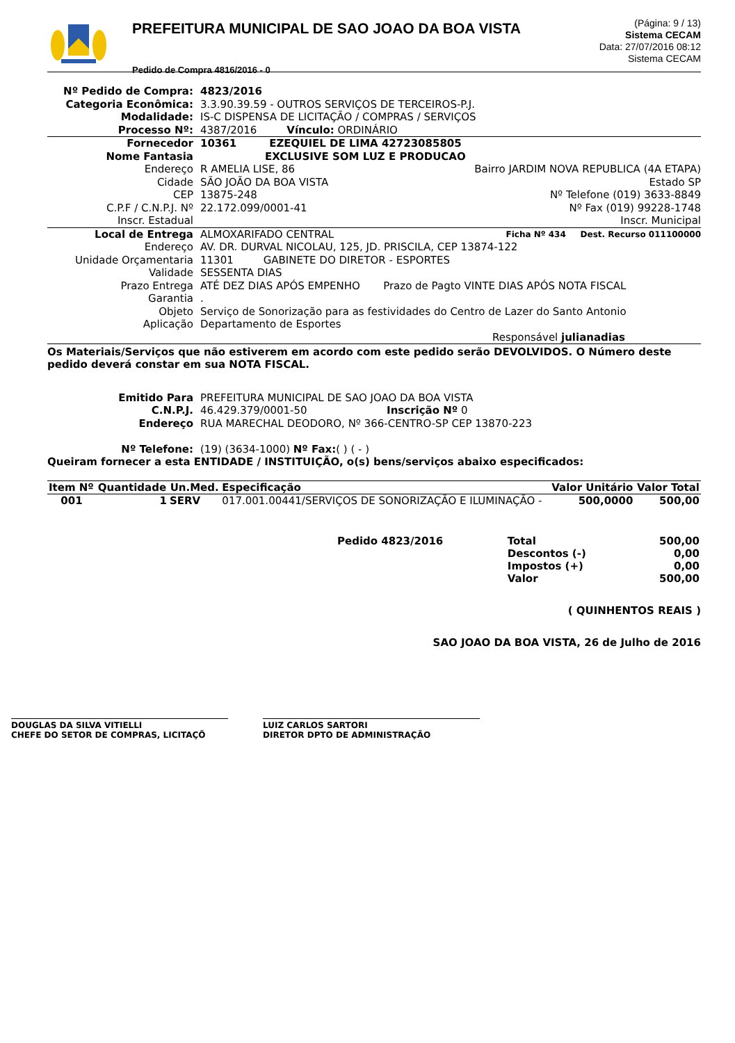PREFEITURA MUNICIPAL DE SAO JOAO DA BOA VISTA
Pedido de Compra 4816/2016 - 0
(Página: 9 / 13)
Sistema CECAM
Data: 27/07/2016 08:12
Sistema CECAM
Nº Pedido de Compra: 4823/2016 Categoria Econômica: 3.3.90.39.59 - OUTROS SERVIÇOS DE TERCEIROS-P.J. Modalidade: IS-C DISPENSA DE LICITAÇÃO / COMPRAS / SERVIÇOS Processo Nº: 4387/2016 Vínculo: ORDINÁRIO
Fornecedor 10361 EZEQUIEL DE LIMA 42723085805 Nome Fantasia EXCLUSIVE SOM LUZ E PRODUCAO Endereço R AMELIA LISE, 86 Bairro JARDIM NOVA REPUBLICA (4A ETAPA) Cidade SÃO JOÃO DA BOA VISTA Estado SP CEP 13875-248 Nº Telefone (019) 3633-8849 C.P.F / C.N.P.J. Nº 22.172.099/0001-41 Nº Fax (019) 99228-1748 Inscr. Estadual Inscr. Municipal
Local de Entrega ALMOXARIFADO CENTRAL Ficha Nº 434 Dest. Recurso 011100000 Endereço AV. DR. DURVAL NICOLAU, 125, JD. PRISCILA, CEP 13874-122 Unidade Orçamentaria 11301 GABINETE DO DIRETOR - ESPORTES Validade SESSENTA DIAS Prazo Entrega ATÉ DEZ DIAS APÓS EMPENHO Prazo de Pagto VINTE DIAS APÓS NOTA FISCAL Garantia. Objeto Serviço de Sonorização para as festividades do Centro de Lazer do Santo Antonio Aplicação Departamento de Esportes
Responsável julianadias
Os Materiais/Serviços que não estiverem em acordo com este pedido serão DEVOLVIDOS. O Número deste pedido deverá constar em sua NOTA FISCAL.
Emitido Para PREFEITURA MUNICIPAL DE SAO JOAO DA BOA VISTA C.N.P.J. 46.429.379/0001-50 Inscrição Nº 0 Endereço RUA MARECHAL DEODORO, Nº 366-CENTRO-SP CEP 13870-223 Nº Telefone: (19) (3634-1000) Nº Fax:( ) ( - )
Queiram fornecer a esta ENTIDADE / INSTITUIÇÃO, o(s) bens/serviços abaixo especificados:
| Item Nº | Quantidade | Un.Med. | Especificação | Valor Unitário | Valor Total |
| --- | --- | --- | --- | --- | --- |
| 001 | 1 | SERV | 017.001.00441/SERVIÇOS DE SONORIZAÇÃO E ILUMINAÇÃO - | 500,0000 | 500,00 |
| Pedido 4823/2016 | Total | 500,00 |
| | Descontos (-) | 0,00 |
| | Impostos (+) | 0,00 |
| | Valor | 500,00 |
( QUINHENTOS REAIS )
SAO JOAO DA BOA VISTA, 26 de Julho de 2016
DOUGLAS DA SILVA VITIELLI
CHEFE DO SETOR DE COMPRAS, LICITAÇÕ
LUIZ CARLOS SARTORI
DIRETOR DPTO DE ADMINISTRAÇÃO